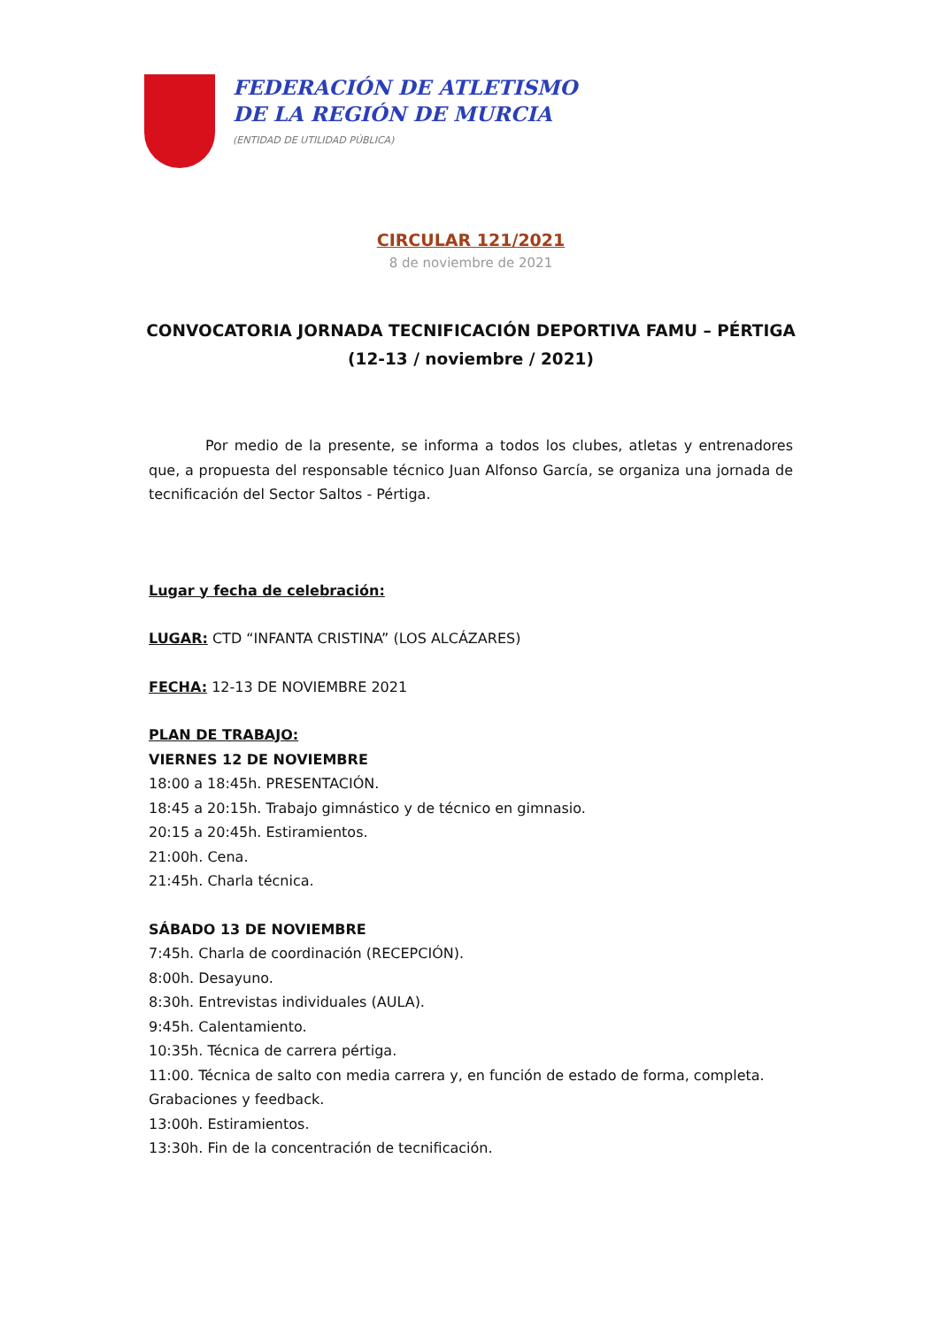FEDERACIÓN DE ATLETISMO
DE LA REGIÓN DE MURCIA
(ENTIDAD DE UTILIDAD PÚBLICA)
CIRCULAR 121/2021
8 de noviembre de 2021
CONVOCATORIA JORNADA TECNIFICACIÓN DEPORTIVA FAMU – PÉRTIGA
(12-13 / noviembre / 2021)
Por medio de la presente, se informa a todos los clubes, atletas y entrenadores que, a propuesta del responsable técnico Juan Alfonso García, se organiza una jornada de tecnificación del Sector Saltos - Pértiga.
Lugar y fecha de celebración:
LUGAR: CTD “INFANTA CRISTINA” (LOS ALCÁZARES)
FECHA: 12-13 DE NOVIEMBRE 2021
PLAN DE TRABAJO:
VIERNES 12 DE NOVIEMBRE
18:00 a 18:45h. PRESENTACIÓN.
18:45 a 20:15h. Trabajo gimnástico y de técnico en gimnasio.
20:15 a 20:45h. Estiramientos.
21:00h. Cena.
21:45h. Charla técnica.
SÁBADO 13 DE NOVIEMBRE
7:45h. Charla de coordinación (RECEPCIÓN).
8:00h. Desayuno.
8:30h. Entrevistas individuales (AULA).
9:45h. Calentamiento.
10:35h. Técnica de carrera pértiga.
11:00. Técnica de salto con media carrera y, en función de estado de forma, completa. Grabaciones y feedback.
13:00h. Estiramientos.
13:30h. Fin de la concentración de tecnificación.